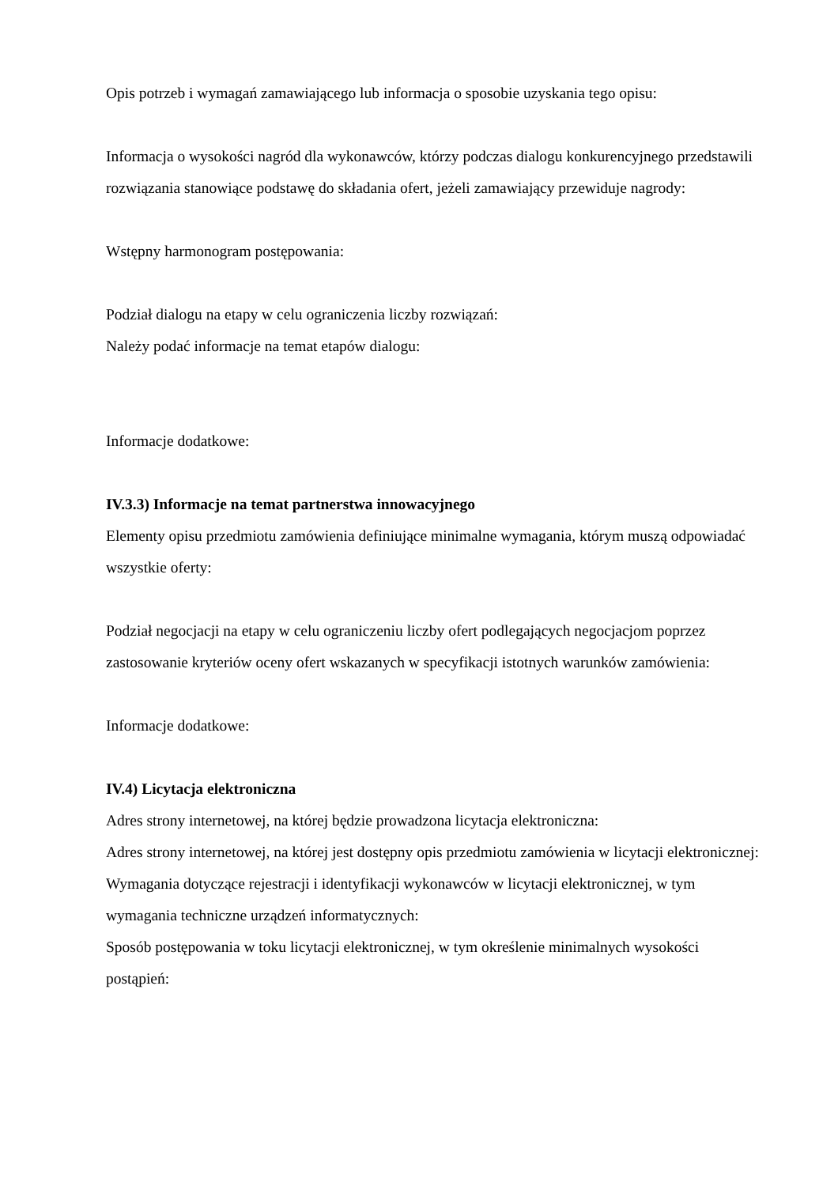Opis potrzeb i wymagań zamawiającego lub informacja o sposobie uzyskania tego opisu:
Informacja o wysokości nagród dla wykonawców, którzy podczas dialogu konkurencyjnego przedstawili rozwiązania stanowiące podstawę do składania ofert, jeżeli zamawiający przewiduje nagrody:
Wstępny harmonogram postępowania:
Podział dialogu na etapy w celu ograniczenia liczby rozwiązań:
Należy podać informacje na temat etapów dialogu:
Informacje dodatkowe:
IV.3.3) Informacje na temat partnerstwa innowacyjnego
Elementy opisu przedmiotu zamówienia definiujące minimalne wymagania, którym muszą odpowiadać wszystkie oferty:
Podział negocjacji na etapy w celu ograniczeniu liczby ofert podlegających negocjacjom poprzez zastosowanie kryteriów oceny ofert wskazanych w specyfikacji istotnych warunków zamówienia:
Informacje dodatkowe:
IV.4) Licytacja elektroniczna
Adres strony internetowej, na której będzie prowadzona licytacja elektroniczna:
Adres strony internetowej, na której jest dostępny opis przedmiotu zamówienia w licytacji elektronicznej:
Wymagania dotyczące rejestracji i identyfikacji wykonawców w licytacji elektronicznej, w tym wymagania techniczne urządzeń informatycznych:
Sposób postępowania w toku licytacji elektronicznej, w tym określenie minimalnych wysokości postąpień: